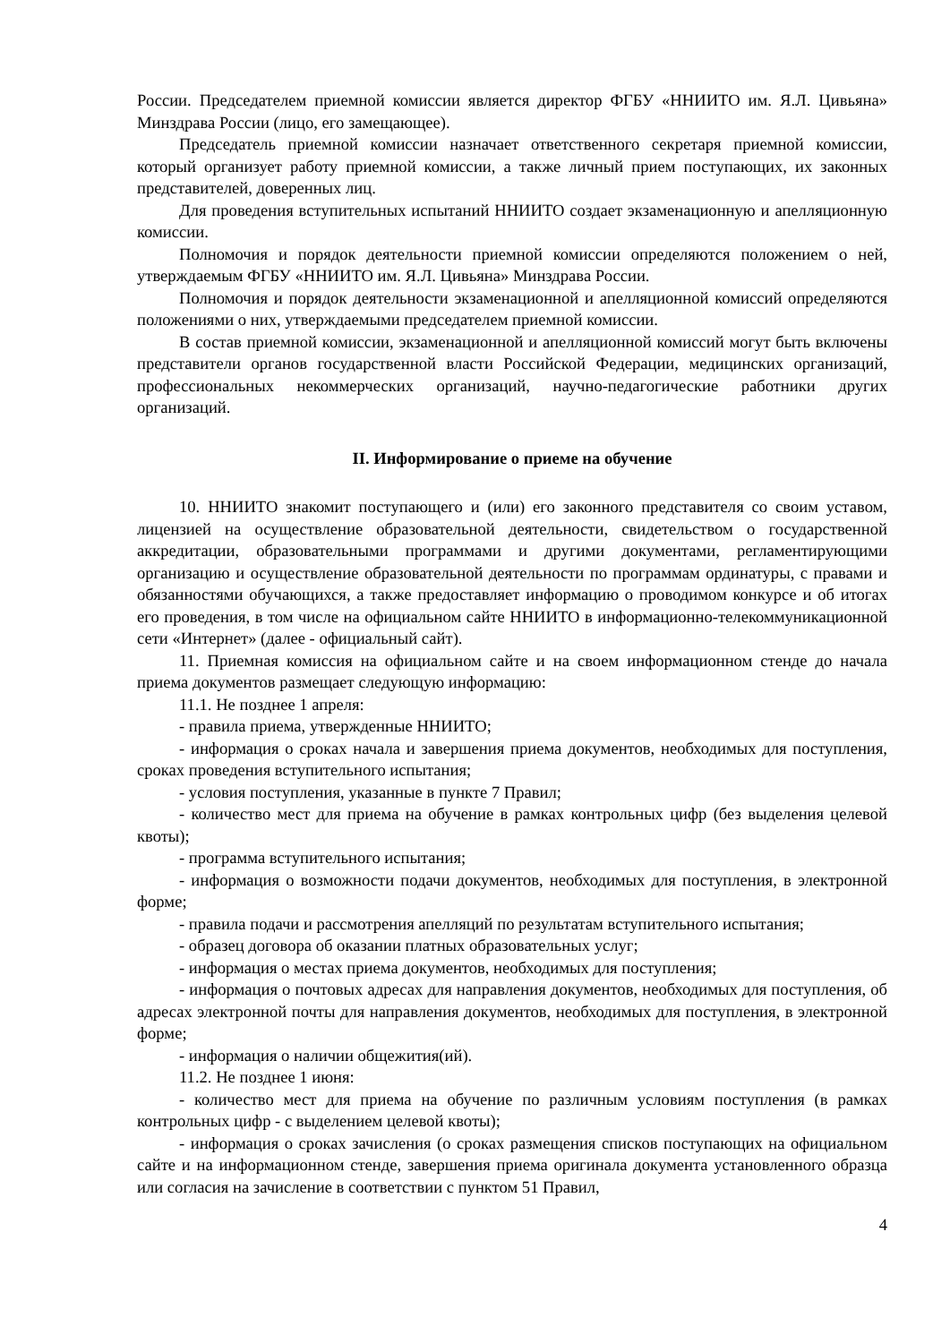России. Председателем приемной комиссии является директор ФГБУ «ННИИТО им. Я.Л. Цивьяна» Минздрава России (лицо, его замещающее).
Председатель приемной комиссии назначает ответственного секретаря приемной комиссии, который организует работу приемной комиссии, а также личный прием поступающих, их законных представителей, доверенных лиц.
Для проведения вступительных испытаний ННИИТО создает экзаменационную и апелляционную комиссии.
Полномочия и порядок деятельности приемной комиссии определяются положением о ней, утверждаемым ФГБУ «ННИИТО им. Я.Л. Цивьяна» Минздрава России.
Полномочия и порядок деятельности экзаменационной и апелляционной комиссий определяются положениями о них, утверждаемыми председателем приемной комиссии.
В состав приемной комиссии, экзаменационной и апелляционной комиссий могут быть включены представители органов государственной власти Российской Федерации, медицинских организаций, профессиональных некоммерческих организаций, научно-педагогические работники других организаций.
II. Информирование о приеме на обучение
10. ННИИТО знакомит поступающего и (или) его законного представителя со своим уставом, лицензией на осуществление образовательной деятельности, свидетельством о государственной аккредитации, образовательными программами и другими документами, регламентирующими организацию и осуществление образовательной деятельности по программам ординатуры, с правами и обязанностями обучающихся, а также предоставляет информацию о проводимом конкурсе и об итогах его проведения, в том числе на официальном сайте ННИИТО в информационно-телекоммуникационной сети «Интернет» (далее - официальный сайт).
11. Приемная комиссия на официальном сайте и на своем информационном стенде до начала приема документов размещает следующую информацию:
11.1. Не позднее 1 апреля:
- правила приема, утвержденные ННИИТО;
- информация о сроках начала и завершения приема документов, необходимых для поступления, сроках проведения вступительного испытания;
- условия поступления, указанные в пункте 7 Правил;
- количество мест для приема на обучение в рамках контрольных цифр (без выделения целевой квоты);
- программа вступительного испытания;
- информация о возможности подачи документов, необходимых для поступления, в электронной форме;
- правила подачи и рассмотрения апелляций по результатам вступительного испытания;
- образец договора об оказании платных образовательных услуг;
- информация о местах приема документов, необходимых для поступления;
- информация о почтовых адресах для направления документов, необходимых для поступления, об адресах электронной почты для направления документов, необходимых для поступления, в электронной форме;
- информация о наличии общежития(ий).
11.2. Не позднее 1 июня:
- количество мест для приема на обучение по различным условиям поступления (в рамках контрольных цифр - с выделением целевой квоты);
- информация о сроках зачисления (о сроках размещения списков поступающих на официальном сайте и на информационном стенде, завершения приема оригинала документа установленного образца или согласия на зачисление в соответствии с пунктом 51 Правил,
4